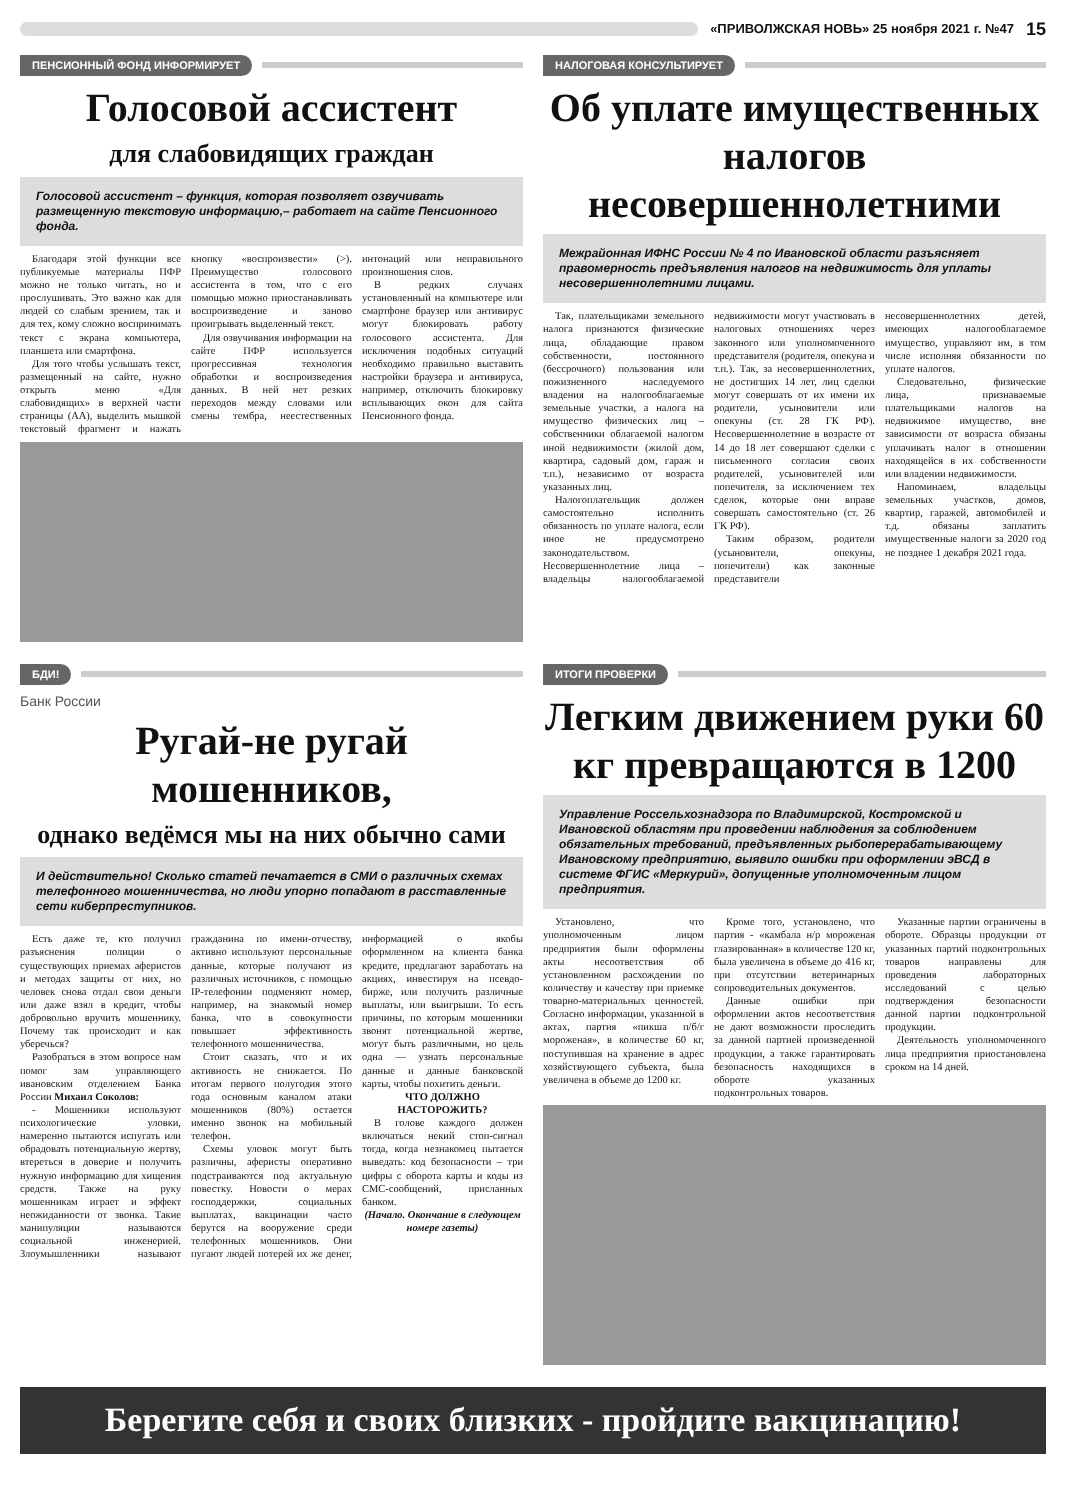«ПРИВОЛЖСКАЯ НОВЬ» 25 ноября 2021 г. №47 15
ПЕНСИОННЫЙ ФОНД ИНФОРМИРУЕТ
Голосовой ассистент
для слабовидящих граждан
Голосовой ассистент – функция, которая позволяет озвучивать размещенную текстовую информацию,– работает на сайте Пенсионного фонда.
Благодаря этой функции все публикуемые материалы ПФР можно не только читать, но и прослушивать. Это важно как для людей со слабым зрением, так и для тех, кому сложно воспринимать текст с экрана компьютера, планшета или смартфона.
Для того чтобы услышать текст, размещенный на сайте, нужно открыть меню «Для слабовидящих» в верхней части страницы (АА), выделить мышкой текстовый фрагмент и нажать кнопку «воспроизвести» (>). Преимущество голосового ассистента в том, что с его помощью можно приостанавливать воспроизведение и заново проигрывать выделенный текст.
Для озвучивания информации на сайте ПФР используется прогрессивная технология обработки и воспроизведения данных. В ней нет резких переходов между словами или смены тембра, неестественных интонаций или неправильного произношения слов.
В редких случаях установленный на компьютере или смартфоне браузер или антивирус могут блокировать работу голосового ассистента. Для исключения подобных ситуаций необходимо правильно выставить настройки браузера и антивируса, например, отключить блокировку всплывающих окон для сайта Пенсионного фонда.
НАЛОГОВАЯ КОНСУЛЬТИРУЕТ
Об уплате имущественных налогов несовершеннолетними
Межрайонная ИФНС России № 4 по Ивановской области разъясняет правомерность предъявления налогов на недвижимость для уплаты несовершеннолетними лицами.
Так, плательщиками земельного налога признаются физические лица, обладающие правом собственности, постоянного (бессрочного) пользования или пожизненного наследуемого владения на налогооблагаемые земельные участки, а налога на имущество физических лиц – собственники облагаемой налогом иной недвижимости (жилой дом, квартира, садовый дом, гараж и т.п.), независимо от возраста указанных лиц.
Налогоплательщик должен самостоятельно исполнить обязанность по уплате налога, если иное не предусмотрено законодательством. Несовершеннолетние лица – владельцы налогооблагаемой недвижимости могут участвовать в налоговых отношениях через законного или уполномоченного представителя (родителя, опекуна и т.п.). Так, за несовершеннолетних, не достигших 14 лет, лиц сделки могут совершать от их имени их родители, усыновители или опекуны (ст. 28 ГК РФ). Несовершеннолетние в возрасте от 14 до 18 лет совершают сделки с письменного согласия своих родителей, усыновителей или попечителя, за исключением тех сделок, которые они вправе совершать самостоятельно (ст. 26 ГК РФ).
Таким образом, родители (усыновители, опекуны, попечители) как законные представители несовершеннолетних детей, имеющих налогооблагаемое имущество, управляют им, в том числе исполняя обязанности по уплате налогов.
Следовательно, физические лица, признаваемые плательщиками налогов на недвижимое имущество, вне зависимости от возраста обязаны уплачивать налог в отношении находящейся в их собственности или владении недвижимости.
Напоминаем, владельцы земельных участков, домов, квартир, гаражей, автомобилей и т.д. обязаны заплатить имущественные налоги за 2020 год не позднее 1 декабря 2021 года.
БДИ!
Банк России
Ругай-не ругай мошенников,
однако ведёмся мы на них обычно сами
И действительно! Сколько статей печатается в СМИ о различных схемах телефонного мошенничества, но люди упорно попадают в расставленные сети киберпреступников.
Есть даже те, кто получил разъяснения полиции о существующих приемах аферистов и методах защиты от них, но человек снова отдал свои деньги или даже взял в кредит, чтобы добровольно вручить мошеннику. Почему так происходит и как уберечься?
Разобраться в этом вопросе нам помог зам управляющего ивановским отделением Банка России Михаил Соколов:
- Мошенники используют психологические уловки, намеренно пытаются испугать или обрадовать потенциальную жертву, втереться в доверие и получить нужную информацию для хищения средств. Также на руку мошенникам играет и эффект неожиданности от звонка. Такие манипуляции называются социальной инженерией. Злоумышленники называют гражданина по имени-отчеству, активно используют персональные данные, которые получают из различных источников, с помощью IP-телефонии подменяют номер, например, на знакомый номер банка, что в совокупности повышает эффективность телефонного мошенничества.
Стоит сказать, что и их активность не снижается. По итогам первого полугодия этого года основным каналом атаки мошенников (80%) остается именно звонок на мобильный телефон.
Схемы уловок могут быть различны, аферисты оперативно подстраиваются под актуальную повестку. Новости о мерах господдержки, социальных выплатах, вакцинации часто берутся на вооружение среди телефонных мошенников. Они пугают людей потерей их же денег, информацией о якобы оформленном на клиента банка кредите, предлагают заработать на акциях, инвестируя на псевдо-бирже, или получить различные выплаты, или выигрыши. То есть причины, по которым мошенники звонят потенциальной жертве, могут быть различными, но цель одна — узнать персональные данные и данные банковской карты, чтобы похитить деньги.
ЧТО ДОЛЖНО НАСТОРОЖИТЬ?
В голове каждого должен включаться некий стоп-сигнал тогда, когда незнакомец пытается выведать: код безопасности – три цифры с оборота карты и коды из СМС-сообщений, присланных банком.
(Начало. Окончание в следующем номере газеты)
ИТОГИ ПРОВЕРКИ
Легким движением руки 60 кг превращаются в 1200
Управление Россельхознадзора по Владимирской, Костромской и Ивановской областям при проведении наблюдения за соблюдением обязательных требований, предъявленных рыбоперерабатывающему Ивановскому предприятию, выявило ошибки при оформлении эВСД в системе ФГИС «Меркурий», допущенные уполномоченным лицом предприятия.
Установлено, что уполномоченным лицом предприятия были оформлены акты несоответствия об установленном расхождении по количеству и качеству при приемке товарно-материальных ценностей. Согласно информации, указанной в актах, партия «пикша п/б/г мороженая», в количестве 60 кг, поступившая на хранение в адрес хозяйствующего субъекта, была увеличена в объеме до 1200 кг.
Кроме того, установлено, что партия - «камбала н/р мороженая глазированная» в количестве 120 кг, была увеличена в объеме до 416 кг, при отсутствии ветеринарных сопроводительных документов.
Данные ошибки при оформлении актов несоответствия не дают возможности проследить за данной партией произведенной продукции, а также гарантировать безопасность находящихся в обороте указанных подконтрольных товаров.
Указанные партии ограничены в обороте. Образцы продукции от указанных партий подконтрольных товаров направлены для проведения лабораторных исследований с целью подтверждения безопасности данной партии подконтрольной продукции.
Деятельность уполномоченного лица предприятия приостановлена сроком на 14 дней.
Берегите себя и своих близких - пройдите вакцинацию!